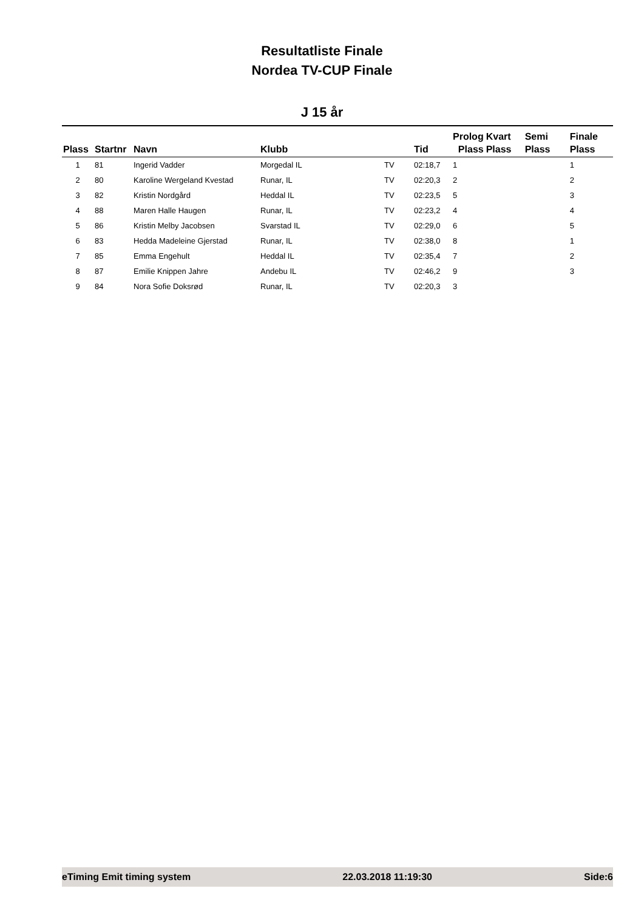Resultatliste Finale
Nordea TV-CUP Finale
J 15 år
| Plass | Startnr | Navn | Klubb | | Tid | Prolog Plass | Kvart Plass | Semi Plass | Finale Plass |
| --- | --- | --- | --- | --- | --- | --- | --- | --- | --- |
| 1 | 81 | Ingerid Vadder | Morgedal IL | TV | 02:18,7 | 1 | | | 1 |
| 2 | 80 | Karoline Wergeland Kvestad | Runar, IL | TV | 02:20,3 | 2 | | | 2 |
| 3 | 82 | Kristin Nordgård | Heddal IL | TV | 02:23,5 | 5 | | | 3 |
| 4 | 88 | Maren Halle Haugen | Runar, IL | TV | 02:23,2 | 4 | | | 4 |
| 5 | 86 | Kristin Melby Jacobsen | Svarstad IL | TV | 02:29,0 | 6 | | | 5 |
| 6 | 83 | Hedda Madeleine Gjerstad | Runar, IL | TV | 02:38,0 | 8 | | | 1 |
| 7 | 85 | Emma Engehult | Heddal IL | TV | 02:35,4 | 7 | | | 2 |
| 8 | 87 | Emilie Knippen Jahre | Andebu IL | TV | 02:46,2 | 9 | | | 3 |
| 9 | 84 | Nora Sofie Doksrød | Runar, IL | TV | 02:20,3 | 3 | | | |
eTiming Emit timing system 22.03.2018 11:19:30 Side:6